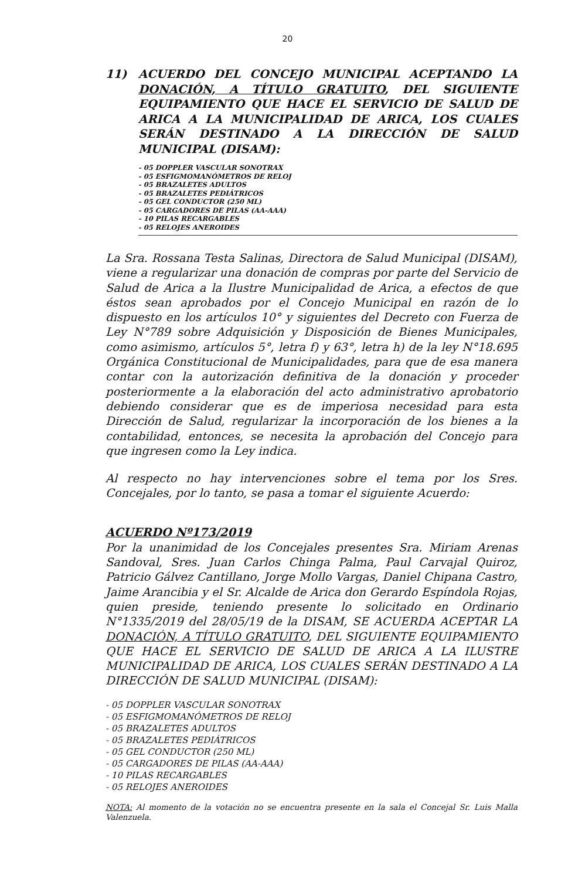20
11) ACUERDO DEL CONCEJO MUNICIPAL ACEPTANDO LA DONACIÓN, A TÍTULO GRATUITO, DEL SIGUIENTE EQUIPAMIENTO QUE HACE EL SERVICIO DE SALUD DE ARICA A LA MUNICIPALIDAD DE ARICA, LOS CUALES SERÁN DESTINADO A LA DIRECCIÓN DE SALUD MUNICIPAL (DISAM):
- 05 DOPPLER VASCULAR SONOTRAX
- 05 ESFIGMOMANÓMETROS DE RELOJ
- 05 BRAZALETES ADULTOS
- 05 BRAZALETES PEDIÁTRICOS
- 05 GEL CONDUCTOR (250 ML)
- 05 CARGADORES DE PILAS (AA-AAA)
- 10 PILAS RECARGABLES
- 05 RELOJES ANEROIDES
La Sra. Rossana Testa Salinas, Directora de Salud Municipal (DISAM), viene a regularizar una donación de compras por parte del Servicio de Salud de Arica a la Ilustre Municipalidad de Arica, a efectos de que éstos sean aprobados por el Concejo Municipal en razón de lo dispuesto en los artículos 10° y siguientes del Decreto con Fuerza de Ley N°789 sobre Adquisición y Disposición de Bienes Municipales, como asimismo, artículos 5°, letra f) y 63°, letra h) de la ley N°18.695 Orgánica Constitucional de Municipalidades, para que de esa manera contar con la autorización definitiva de la donación y proceder posteriormente a la elaboración del acto administrativo aprobatorio debiendo considerar que es de imperiosa necesidad para esta Dirección de Salud, regularizar la incorporación de los bienes a la contabilidad, entonces, se necesita la aprobación del Concejo para que ingresen como la Ley indica.
Al respecto no hay intervenciones sobre el tema por los Sres. Concejales, por lo tanto, se pasa a tomar el siguiente Acuerdo:
ACUERDO Nº173/2019
Por la unanimidad de los Concejales presentes Sra. Miriam Arenas Sandoval, Sres. Juan Carlos Chinga Palma, Paul Carvajal Quiroz, Patricio Gálvez Cantillano, Jorge Mollo Vargas, Daniel Chipana Castro, Jaime Arancibia y el Sr. Alcalde de Arica don Gerardo Espíndola Rojas, quien preside, teniendo presente lo solicitado en Ordinario N°1335/2019 del 28/05/19 de la DISAM, SE ACUERDA ACEPTAR LA DONACIÓN, A TÍTULO GRATUITO, DEL SIGUIENTE EQUIPAMIENTO QUE HACE EL SERVICIO DE SALUD DE ARICA A LA ILUSTRE MUNICIPALIDAD DE ARICA, LOS CUALES SERÁN DESTINADO A LA DIRECCIÓN DE SALUD MUNICIPAL (DISAM):
- 05 DOPPLER VASCULAR SONOTRAX
- 05 ESFIGMOMANÓMETROS DE RELOJ
- 05 BRAZALETES ADULTOS
- 05 BRAZALETES PEDIÁTRICOS
- 05 GEL CONDUCTOR (250 ML)
- 05 CARGADORES DE PILAS (AA-AAA)
- 10 PILAS RECARGABLES
- 05 RELOJES ANEROIDES
NOTA: Al momento de la votación no se encuentra presente en la sala el Concejal Sr. Luis Malla Valenzuela.